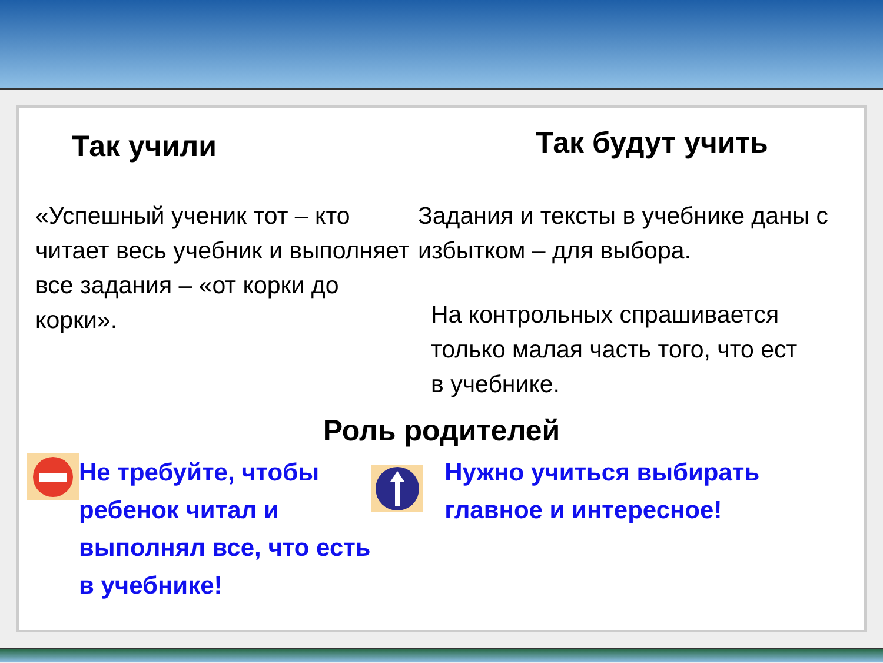Так учили
Так будут учить
«Успешный ученик тот – кто читает весь учебник и выполняет все задания – «от корки до корки».
Задания и тексты в учебнике даны с избытком – для выбора.
На контрольных спрашивается
только малая часть того, что ест
в учебнике.
Роль родителей
Не требуйте, чтобы ребенок читал и выполнял все, что есть в учебнике!
Нужно учиться выбирать главное и интересное!